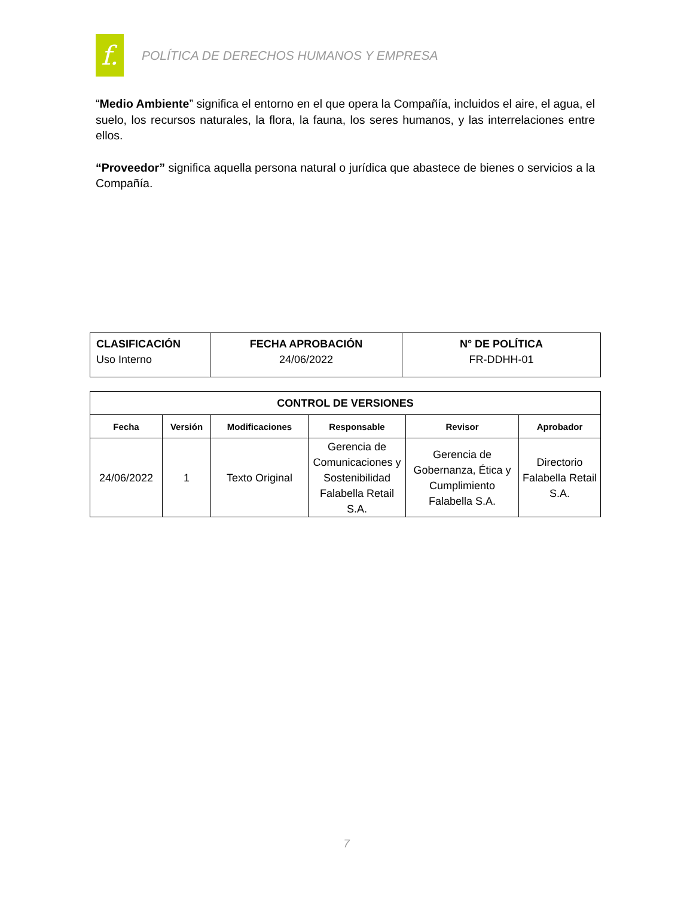f.
POLÍTICA DE DERECHOS HUMANOS Y EMPRESA
“Medio Ambiente” significa el entorno en el que opera la Compañía, incluidos el aire, el agua, el suelo, los recursos naturales, la flora, la fauna, los seres humanos, y las interrelaciones entre ellos.
“Proveedor” significa aquella persona natural o jurídica que abastece de bienes o servicios a la Compañía.
| CLASIFICACIÓN Uso Interno | FECHA APROBACIÓN 24/06/2022 | N° DE POLÍTICA FR-DDHH-01 |
| CONTROL DE VERSIONES | | | | | |
| --- | --- | --- | --- | --- | --- |
| Fecha | Versión | Modificaciones | Responsable | Revisor | Aprobador |
| 24/06/2022 | 1 | Texto Original | Gerencia de Comunicaciones y Sostenibilidad Falabella Retail S.A. | Gerencia de Gobernanza, Ética y Cumplimiento Falabella S.A. | Directorio Falabella Retail S.A. |
7